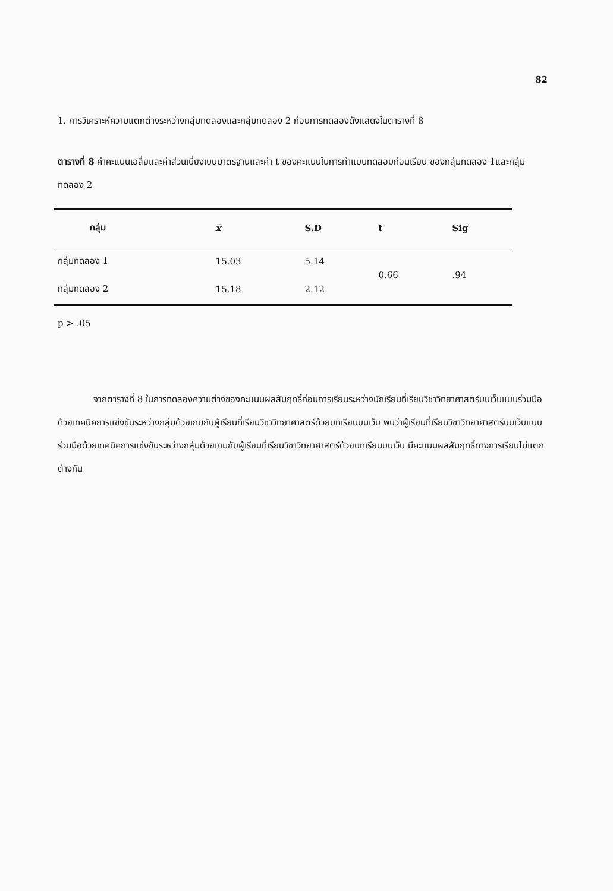82
1. การวิเคราะห์ความแตกต่างระหว่างกลุ่มทดลองและกลุ่มทดลอง 2 ก่อนการทดลองดังแสดงในตารางที่ 8
ตารางที่ 8 ค่าคะแนนเฉลี่ยและค่าส่วนเบี่ยงเบนมาตรฐานและค่า t ของคะแนนในการทำแบบทดสอบก่อนเรียน ของกลุ่มทดลอง 1และกลุ่มทดลอง 2
| กลุ่ม | x̄ | S.D | t | Sig |
| --- | --- | --- | --- | --- |
| กลุ่มทดลอง 1 | 15.03 | 5.14 | 0.66 | .94 |
| กลุ่มทดลอง 2 | 15.18 | 2.12 | | |
p > .05
จากตารางที่ 8 ในการทดลองความต่างของคะแนนผลสัมฤทธิ์ก่อนการเรียนระหว่างนักเรียนที่เรียนวิชาวิทยาศาสตร์บนเว็บแบบร่วมมือด้วยเทคนิคการแข่งขันระหว่างกลุ่มด้วยเกมกับผู้เรียนที่เรียนวิชาวิทยาศาสตร์ด้วยบทเรียนบนเว็บ พบว่าผู้เรียนที่เรียนวิชาวิทยาศาสตร์บนเว็บแบบร่วมมือด้วยเทคนิคการแข่งขันระหว่างกลุ่มด้วยเกมกับผู้เรียนที่เรียนวิชาวิทยาศาสตร์ด้วยบทเรียนบนเว็บ มีคะแนนผลสัมฤทธิ์ทางการเรียนไม่แตกต่างกัน